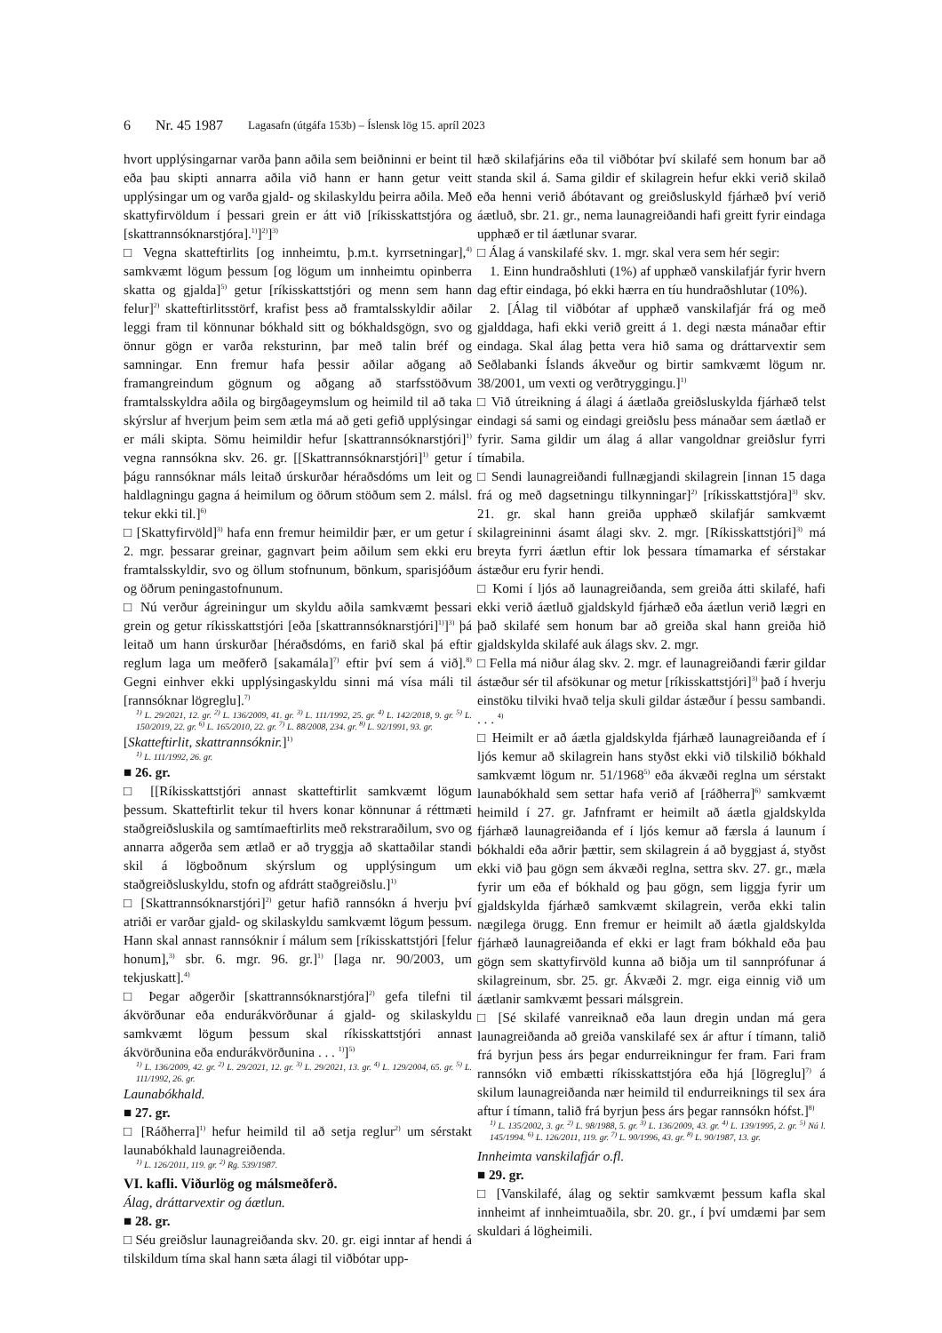6 Nr. 45 1987 Lagasafn (útgáfa 153b) – Íslensk lög 15. apríl 2023
hvort upplýsingarnar varða þann aðila sem beiðninni er beint til eða þau skipti annarra aðila við hann er hann getur veitt upplýsingar um og varða gjald- og skilaskyldu þeirra aðila. Með skattyfirvöldum í þessari grein er átt við [ríkisskattstjóra og [skattrannsóknarstjóra].<sup>1)</sup>]<sup>2)</sup>]<sup>3)</sup>
□ Vegna skatteftirlits [og innheimtu, þ.m.t. kyrrsetningar],<sup>4)</sup> samkvæmt lögum þessum [og lögum um innheimtu opinberra skatta og gjalda]<sup>5)</sup> getur [ríkisskattstjóri og menn sem hann felur]<sup>2)</sup> skatteftirlitsstörf, krafist þess að framtalsskyldir aðilar leggi fram til könnunar bókhald sitt og bókhaldsgögn, svo og önnur gögn er varða reksturinn, þar með talin bréf og samningar. Enn fremur hafa þessir aðilar aðgang að framangreindum gögnum og aðgang að starfsstöðvum framtalsskyldra aðila og birgðageymslum og heimild til að taka skýrslur af hverjum þeim sem ætla má að geti gefið upplýsingar er máli skipta. Sömu heimildir hefur [skattrannsóknarstjóri]<sup>1)</sup> vegna rannsókna skv. 26. gr. [[Skattrannsóknarstjóri]<sup>1)</sup> getur í þágu rannsóknar máls leitað úrskurðar héraðsdóms um leit og haldlagningu gagna á heimilum og öðrum stöðum sem 2. málsl. tekur ekki til.]<sup>6)</sup>
□ [Skattyfirvöld]<sup>3)</sup> hafa enn fremur heimildir þær, er um getur í 2. mgr. þessarar greinar, gagnvart þeim aðilum sem ekki eru framtalsskyldir, svo og öllum stofnunum, bönkum, sparisjóðum og öðrum peningastofnunum.
□ Nú verður ágreiningur um skyldu aðila samkvæmt þessari grein og getur ríkisskattstjóri [eða [skattrannsóknarstjóri]<sup>1)</sup>]<sup>3)</sup> þá leitað um hann úrskurðar [héraðsdóms, en farið skal þá eftir reglum laga um meðferð [sakamála]<sup>7)</sup> eftir því sem á við].<sup>8)</sup> Gegni einhver ekki upplýsingaskyldu sinni má vísa máli til [rannsóknar lögreglu].<sup>7)</sup>
<sup>1)</sup> L. 29/2021, 12. gr. <sup>2)</sup> L. 136/2009, 41. gr. <sup>3)</sup> L. 111/1992, 25. gr. <sup>4)</sup> L. 142/2018, 9. gr. <sup>5)</sup> L. 150/2019, 22. gr. <sup>6)</sup> L. 165/2010, 22. gr. <sup>7)</sup> L. 88/2008, 234. gr. <sup>8)</sup> L. 92/1991, 93. gr.
[Skatteftirlit, skattrannsóknir.]<sup>1)</sup>
<sup>1)</sup> L. 111/1992, 26. gr.
■ 26. gr.
□ [[Ríkisskattstjóri annast skatteftirlit samkvæmt lögum þessum. Skatteftirlit tekur til hvers konar könnunar á réttmæti staðgreiðsluskila og samtímaeftirlits með rekstraraðilum, svo og annarra aðgerða sem ætlað er að tryggja að skattaðilar standi skil á lögboðnum skýrslum og upplýsingum um staðgreiðsluskyldu, stofn og afdrátt staðgreiðslu.]<sup>1)</sup>
□ [Skattrannsóknarstjóri]<sup>2)</sup> getur hafið rannsókn á hverju því atriði er varðar gjald- og skilaskyldu samkvæmt lögum þessum. Hann skal annast rannsóknir í málum sem [ríkisskattstjóri [felur honum],<sup>3)</sup> sbr. 6. mgr. 96. gr.]<sup>1)</sup> [laga nr. 90/2003, um tekjuskatt].<sup>4)</sup>
□ Þegar aðgerðir [skattrannsóknarstjóra]<sup>2)</sup> gefa tilefni til ákvörðunar eða endurákvörðunar á gjald- og skilaskyldu samkvæmt lögum þessum skal ríkisskattstjóri annast ákvörðunina eða endurákvörðunina . . . <sup>1)</sup>]<sup>5)</sup>
<sup>1)</sup> L. 136/2009, 42. gr. <sup>2)</sup> L. 29/2021, 12. gr. <sup>3)</sup> L. 29/2021, 13. gr. <sup>4)</sup> L. 129/2004, 65. gr. <sup>5)</sup> L. 111/1992, 26. gr.
Launabókhald.
■ 27. gr.
□ [Ráðherra]<sup>1)</sup> hefur heimild til að setja reglur<sup>2)</sup> um sérstakt launabókhald launagreiðenda.
<sup>1)</sup> L. 126/2011, 119. gr. <sup>2)</sup> Rg. 539/1987.
VI. kafli. Viðurlög og málsmeðferð.
Álag, dráttarvextir og áætlun.
■ 28. gr.
□ Séu greiðslur launagreiðanda skv. 20. gr. eigi inntar af hendi á tilskildum tíma skal hann sæta álagi til viðbótar upp-
hæð skilafjárins eða til viðbótar því skilafé sem honum bar að standa skil á. Sama gildir ef skilagrein hefur ekki verið skilað eða henni verið ábótavant og greiðsluskyld fjárhæð því verið áætluð, sbr. 21. gr., nema launagreiðandi hafi greitt fyrir eindaga upphæð er til áætlunar svarar.
□ Álag á vanskilafé skv. 1. mgr. skal vera sem hér segir:
1. Einn hundraðshluti (1%) af upphæð vanskilafjár fyrir hvern dag eftir eindaga, þó ekki hærra en tíu hundraðshlutar (10%).
2. [Álag til viðbótar af upphæð vanskilafjár frá og með gjalddaga, hafi ekki verið greitt á 1. degi næsta mánaðar eftir eindaga. Skal álag þetta vera hið sama og dráttarvextir sem Seðlabanki Íslands ákveður og birtir samkvæmt lögum nr. 38/2001, um vexti og verðtryggingu.]<sup>1)</sup>
□ Við útreikning á álagi á áætlaða greiðsluskylda fjárhæð telst eindagi sá sami og eindagi greiðslu þess mánaðar sem áætlað er fyrir. Sama gildir um álag á allar vangoldnar greiðslur fyrri tímabila.
□ Sendi launagreiðandi fullnægjandi skilagrein [innan 15 daga frá og með dagsetningu tilkynningar]<sup>2)</sup> [ríkisskattstjóra]<sup>3)</sup> skv. 21. gr. skal hann greiða upphæð skilafjár samkvæmt skilagreininni ásamt álagi skv. 2. mgr. [Ríkisskattstjóri]<sup>3)</sup> má breyta fyrri áætlun eftir lok þessara tímamarka ef sérstakar ástæður eru fyrir hendi.
□ Komi í ljós að launagreiðanda, sem greiða átti skilafé, hafi ekki verið áætluð gjaldskyld fjárhæð eða áætlun verið lægri en það skilafé sem honum bar að greiða skal hann greiða hið gjaldskylda skilafé auk álags skv. 2. mgr.
□ Fella má niður álag skv. 2. mgr. ef launagreiðandi færir gildar ástæður sér til afsökunar og metur [ríkisskattstjóri]<sup>3)</sup> það í hverju einstöku tilviki hvað telja skuli gildar ástæður í þessu sambandi. . . . <sup>4)</sup>
□ Heimilt er að áætla gjaldskylda fjárhæð launagreiðanda ef í ljós kemur að skilagrein hans styðst ekki við tilskilið bókhald samkvæmt lögum nr. 51/1968<sup>5)</sup> eða ákvæði reglna um sérstakt launabókhald sem settar hafa verið af [ráðherra]<sup>6)</sup> samkvæmt heimild í 27. gr. Jafnframt er heimilt að áætla gjaldskylda fjárhæð launagreiðanda ef í ljós kemur að færsla á launum í bókhaldi eða aðrir þættir, sem skilagrein á að byggjast á, styðst ekki við þau gögn sem ákvæði reglna, settra skv. 27. gr., mæla fyrir um eða ef bókhald og þau gögn, sem liggja fyrir um gjaldskylda fjárhæð samkvæmt skilagrein, verða ekki talin nægilega örugg. Enn fremur er heimilt að áætla gjaldskylda fjárhæð launagreiðanda ef ekki er lagt fram bókhald eða þau gögn sem skattyfirvöld kunna að biðja um til sannprófunar á skilagreinum, sbr. 25. gr. Ákvæði 2. mgr. eiga einnig við um áætlanir samkvæmt þessari málsgrein.
□ [Sé skilafé vanreiknað eða laun dregin undan má gera launagreiðanda að greiða vanskilafé sex ár aftur í tímann, talið frá byrjun þess árs þegar endurreikningur fer fram. Fari fram rannsókn við embætti ríkisskattstjóra eða hjá [lögreglu]<sup>7)</sup> á skilum launagreiðanda nær heimild til endurreiknings til sex ára aftur í tímann, talið frá byrjun þess árs þegar rannsókn hófst.]<sup>8)</sup>
<sup>1)</sup> L. 135/2002, 3. gr. <sup>2)</sup> L. 98/1988, 5. gr. <sup>3)</sup> L. 136/2009, 43. gr. <sup>4)</sup> L. 139/1995, 2. gr. <sup>5)</sup> Nú l. 145/1994. <sup>6)</sup> L. 126/2011, 119. gr. <sup>7)</sup> L. 90/1996, 43. gr. <sup>8)</sup> L. 90/1987, 13. gr.
Innheimta vanskilafjár o.fl.
■ 29. gr.
□ [Vanskilafé, álag og sektir samkvæmt þessum kafla skal innheimt af innheimtuaðila, sbr. 20. gr., í því umdæmi þar sem skuldari á lögheimili.